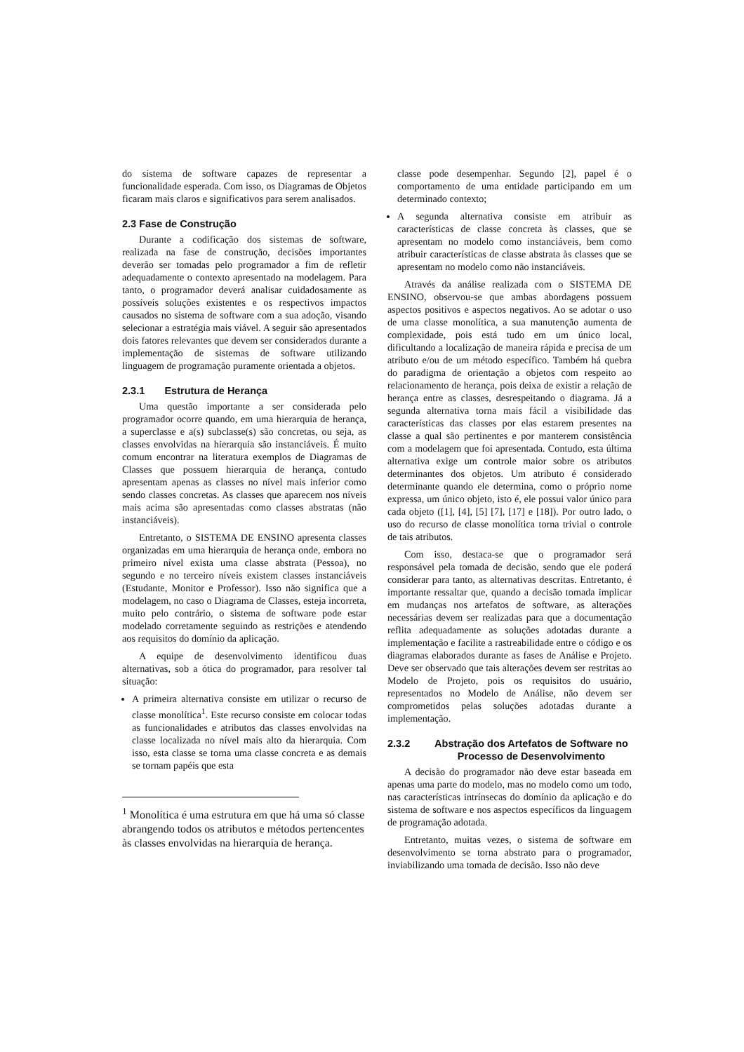do sistema de software capazes de representar a funcionalidade esperada. Com isso, os Diagramas de Objetos ficaram mais claros e significativos para serem analisados.
2.3 Fase de Construção
Durante a codificação dos sistemas de software, realizada na fase de construção, decisões importantes deverão ser tomadas pelo programador a fim de refletir adequadamente o contexto apresentado na modelagem. Para tanto, o programador deverá analisar cuidadosamente as possíveis soluções existentes e os respectivos impactos causados no sistema de software com a sua adoção, visando selecionar a estratégia mais viável. A seguir são apresentados dois fatores relevantes que devem ser considerados durante a implementação de sistemas de software utilizando linguagem de programação puramente orientada a objetos.
2.3.1 Estrutura de Herança
Uma questão importante a ser considerada pelo programador ocorre quando, em uma hierarquia de herança, a superclasse e a(s) subclasse(s) são concretas, ou seja, as classes envolvidas na hierarquia são instanciáveis. É muito comum encontrar na literatura exemplos de Diagramas de Classes que possuem hierarquia de herança, contudo apresentam apenas as classes no nível mais inferior como sendo classes concretas. As classes que aparecem nos níveis mais acima são apresentadas como classes abstratas (não instanciáveis).
Entretanto, o SISTEMA DE ENSINO apresenta classes organizadas em uma hierarquia de herança onde, embora no primeiro nível exista uma classe abstrata (Pessoa), no segundo e no terceiro níveis existem classes instanciáveis (Estudante, Monitor e Professor). Isso não significa que a modelagem, no caso o Diagrama de Classes, esteja incorreta, muito pelo contrário, o sistema de software pode estar modelado corretamente seguindo as restrições e atendendo aos requisitos do domínio da aplicação.
A equipe de desenvolvimento identificou duas alternativas, sob a ótica do programador, para resolver tal situação:
A primeira alternativa consiste em utilizar o recurso de classe monolítica<sup>1</sup>. Este recurso consiste em colocar todas as funcionalidades e atributos das classes envolvidas na classe localizada no nível mais alto da hierarquia. Com isso, esta classe se torna uma classe concreta e as demais se tornam papéis que esta
<sup>1</sup> Monolítica é uma estrutura em que há uma só classe abrangendo todos os atributos e métodos pertencentes às classes envolvidas na hierarquia de herança.
classe pode desempenhar. Segundo [2], papel é o comportamento de uma entidade participando em um determinado contexto;
A segunda alternativa consiste em atribuir as características de classe concreta às classes, que se apresentam no modelo como instanciáveis, bem como atribuir características de classe abstrata às classes que se apresentam no modelo como não instanciáveis.
Através da análise realizada com o SISTEMA DE ENSINO, observou-se que ambas abordagens possuem aspectos positivos e aspectos negativos. Ao se adotar o uso de uma classe monolítica, a sua manutenção aumenta de complexidade, pois está tudo em um único local, dificultando a localização de maneira rápida e precisa de um atributo e/ou de um método específico. Também há quebra do paradigma de orientação a objetos com respeito ao relacionamento de herança, pois deixa de existir a relação de herança entre as classes, desrespeitando o diagrama. Já a segunda alternativa torna mais fácil a visibilidade das características das classes por elas estarem presentes na classe a qual são pertinentes e por manterem consistência com a modelagem que foi apresentada. Contudo, esta última alternativa exige um controle maior sobre os atributos determinantes dos objetos. Um atributo é considerado determinante quando ele determina, como o próprio nome expressa, um único objeto, isto é, ele possui valor único para cada objeto ([1], [4], [5] [7], [17] e [18]). Por outro lado, o uso do recurso de classe monolítica torna trivial o controle de tais atributos.
Com isso, destaca-se que o programador será responsável pela tomada de decisão, sendo que ele poderá considerar para tanto, as alternativas descritas. Entretanto, é importante ressaltar que, quando a decisão tomada implicar em mudanças nos artefatos de software, as alterações necessárias devem ser realizadas para que a documentação reflita adequadamente as soluções adotadas durante a implementação e facilite a rastreabilidade entre o código e os diagramas elaborados durante as fases de Análise e Projeto. Deve ser observado que tais alterações devem ser restritas ao Modelo de Projeto, pois os requisitos do usuário, representados no Modelo de Análise, não devem ser comprometidos pelas soluções adotadas durante a implementação.
2.3.2 Abstração dos Artefatos de Software no Processo de Desenvolvimento
A decisão do programador não deve estar baseada em apenas uma parte do modelo, mas no modelo como um todo, nas características intrínsecas do domínio da aplicação e do sistema de software e nos aspectos específicos da linguagem de programação adotada.
Entretanto, muitas vezes, o sistema de software em desenvolvimento se torna abstrato para o programador, inviabilizando uma tomada de decisão. Isso não deve